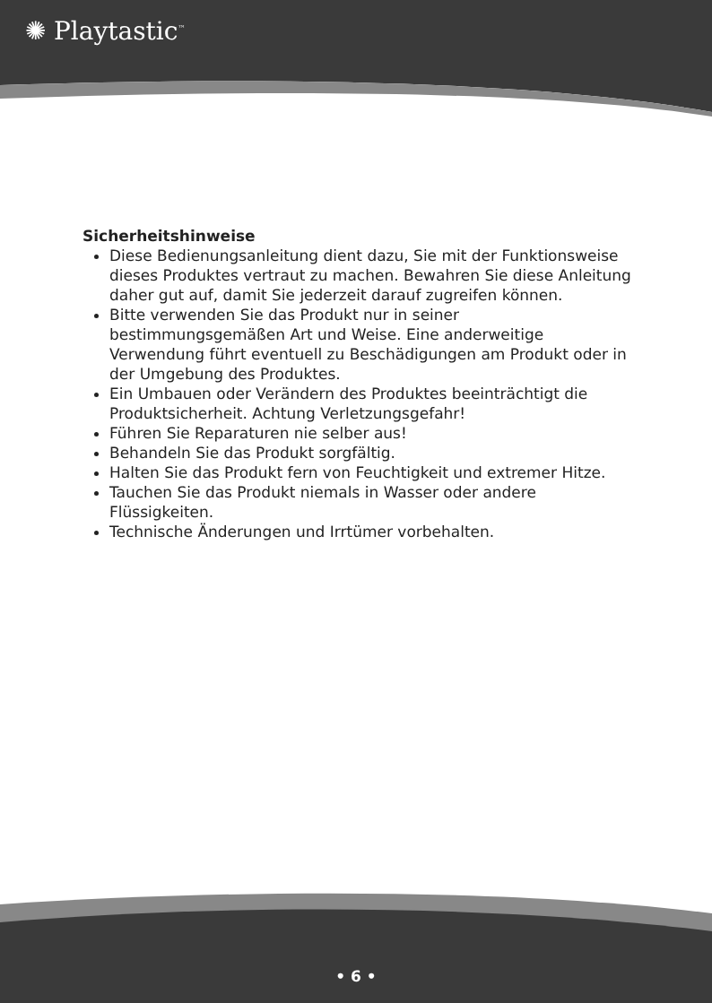✺ Playtastic<sup>™</sup>
Sicherheitshinweise
Diese Bedienungsanleitung dient dazu, Sie mit der Funktionsweise dieses Produktes vertraut zu machen. Bewahren Sie diese Anleitung daher gut auf, damit Sie jederzeit darauf zugreifen können.
Bitte verwenden Sie das Produkt nur in seiner bestimmungsgemäßen Art und Weise. Eine anderweitige Verwendung führt eventuell zu Beschädigungen am Produkt oder in der Umgebung des Produktes.
Ein Umbauen oder Verändern des Produktes beeinträchtigt die Produktsicherheit. Achtung Verletzungsgefahr!
Führen Sie Reparaturen nie selber aus!
Behandeln Sie das Produkt sorgfältig.
Halten Sie das Produkt fern von Feuchtigkeit und extremer Hitze.
Tauchen Sie das Produkt niemals in Wasser oder andere Flüssigkeiten.
Technische Änderungen und Irrtümer vorbehalten.
• 6 •